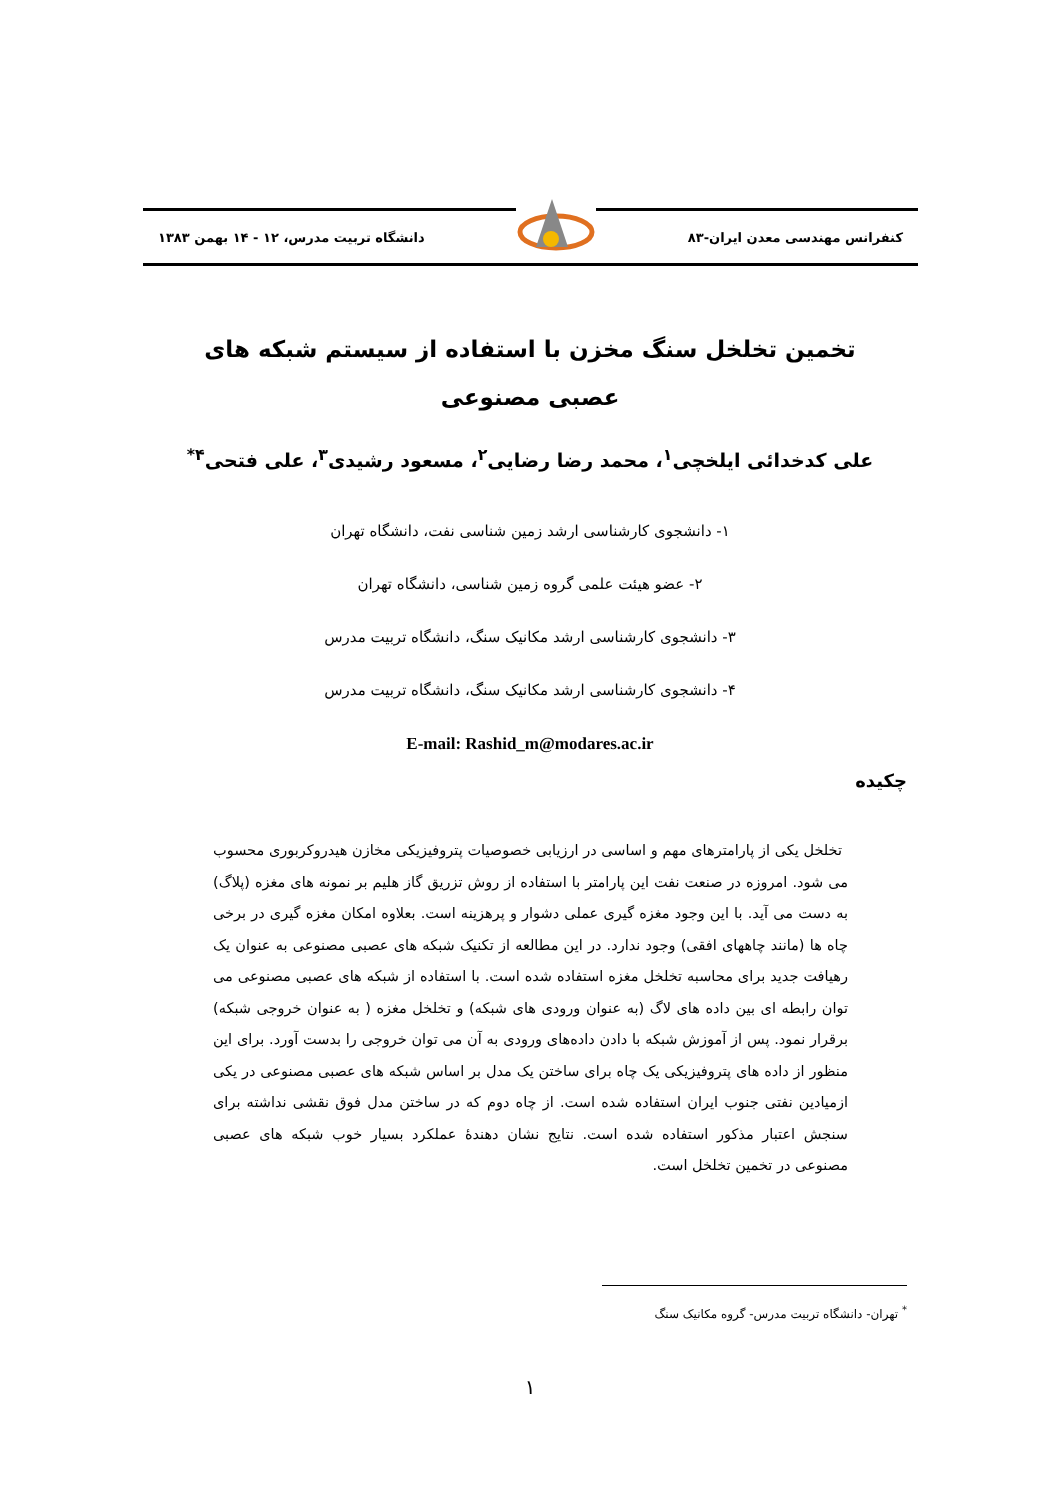کنفرانس مهندسی معدن ایران-۸۳
دانشگاه تربیت مدرس، ۱۲ - ۱۴ بهمن ۱۳۸۳
تخمین تخلخل سنگ مخزن با استفاده از سیستم شبکه های عصبی مصنوعی
علی کدخدائی ایلخچی<sup>۱</sup>، محمد رضا رضایی<sup>۲</sup>، مسعود رشیدی<sup>۳</sup>، علی فتحی<sup>۴*</sup>
۱- دانشجوی کارشناسی ارشد زمین شناسی نفت، دانشگاه تهران
۲- عضو هیئت علمی گروه زمین شناسی، دانشگاه تهران
۳- دانشجوی کارشناسی ارشد مکانیک سنگ، دانشگاه تربیت مدرس
۴- دانشجوی کارشناسی ارشد مکانیک سنگ، دانشگاه تربیت مدرس
E-mail: Rashid_m@modares.ac.ir
چکیده
تخلخل یکی از پارامترهای مهم و اساسی در ارزیابی خصوصیات پتروفیزیکی مخازن هیدروکربوری محسوب می شود. امروزه در صنعت نفت این پارامتر با استفاده از روش تزریق گاز هلیم بر نمونه های مغزه (پلاگ) به دست می آید. با این وجود مغزه گیری عملی دشوار و پرهزینه است. بعلاوه امکان مغزه گیری در برخی چاه ها (مانند چاههای افقی) وجود ندارد. در این مطالعه از تکنیک شبکه های عصبی مصنوعی به عنوان یک رهیافت جدید برای محاسبه تخلخل مغزه استفاده شده است. با استفاده از شبکه های عصبی مصنوعی می توان رابطه ای بین داده های لاگ (به عنوان ورودی های شبکه) و تخلخل مغزه ( به عنوان خروجی شبکه) برقرار نمود. پس از آموزش شبکه با دادن داده‌های ورودی به آن می توان خروجی را بدست آورد. برای این منظور از داده های پتروفیزیکی یک چاه برای ساختن یک مدل بر اساس شبکه های عصبی مصنوعی در یکی ازمیادین نفتی جنوب ایران استفاده شده است. از چاه دوم که در ساختن مدل فوق نقشی نداشته برای سنجش اعتبار مذکور استفاده شده است. نتایج نشان دهندهٔ عملکرد بسیار خوب شبکه های عصبی مصنوعی در تخمین تخلخل است.
<sup>*</sup> تهران- دانشگاه تربیت مدرس- گروه مکانیک سنگ
۱